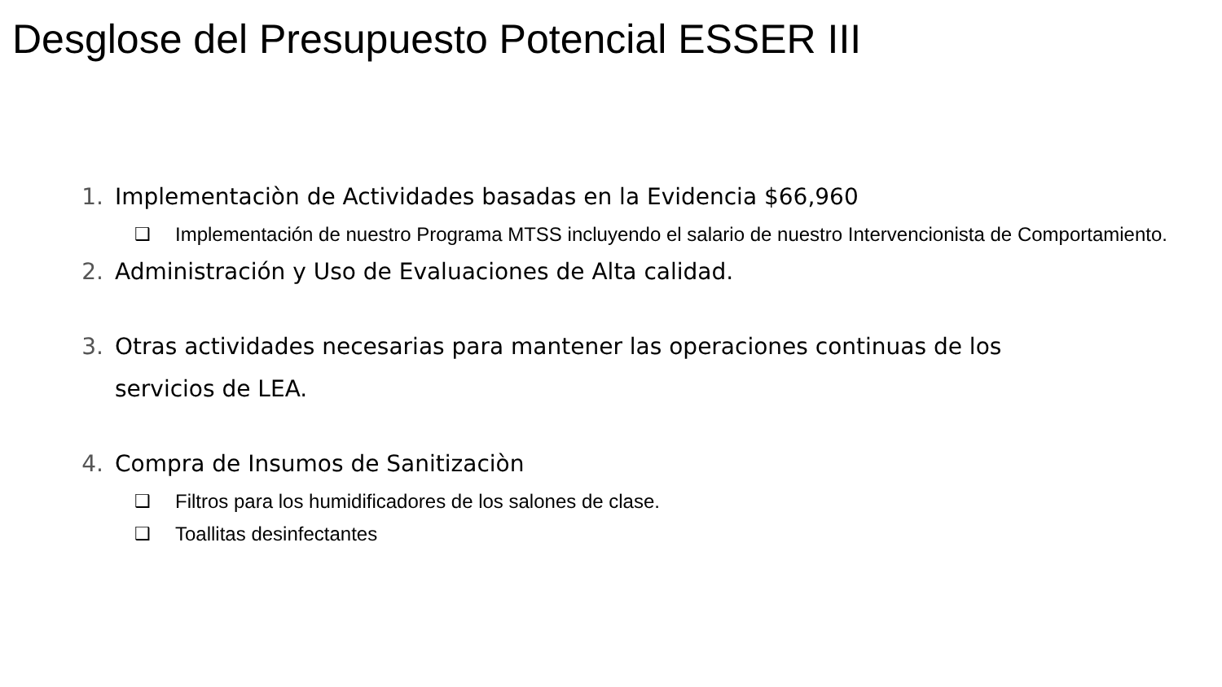Desglose del Presupuesto Potencial ESSER III
1. Implementaciòn de Actividades basadas en la Evidencia $66,960
❑ Implementación de nuestro Programa MTSS incluyendo el salario de nuestro Intervencionista de Comportamiento.
2. Administración y Uso de Evaluaciones de Alta calidad.
3. Otras actividades necesarias para mantener las operaciones continuas de los servicios de LEA.
4. Compra de Insumos de Sanitizaciòn
❑ Filtros para los humidificadores de los salones de clase.
❑ Toallitas desinfectantes